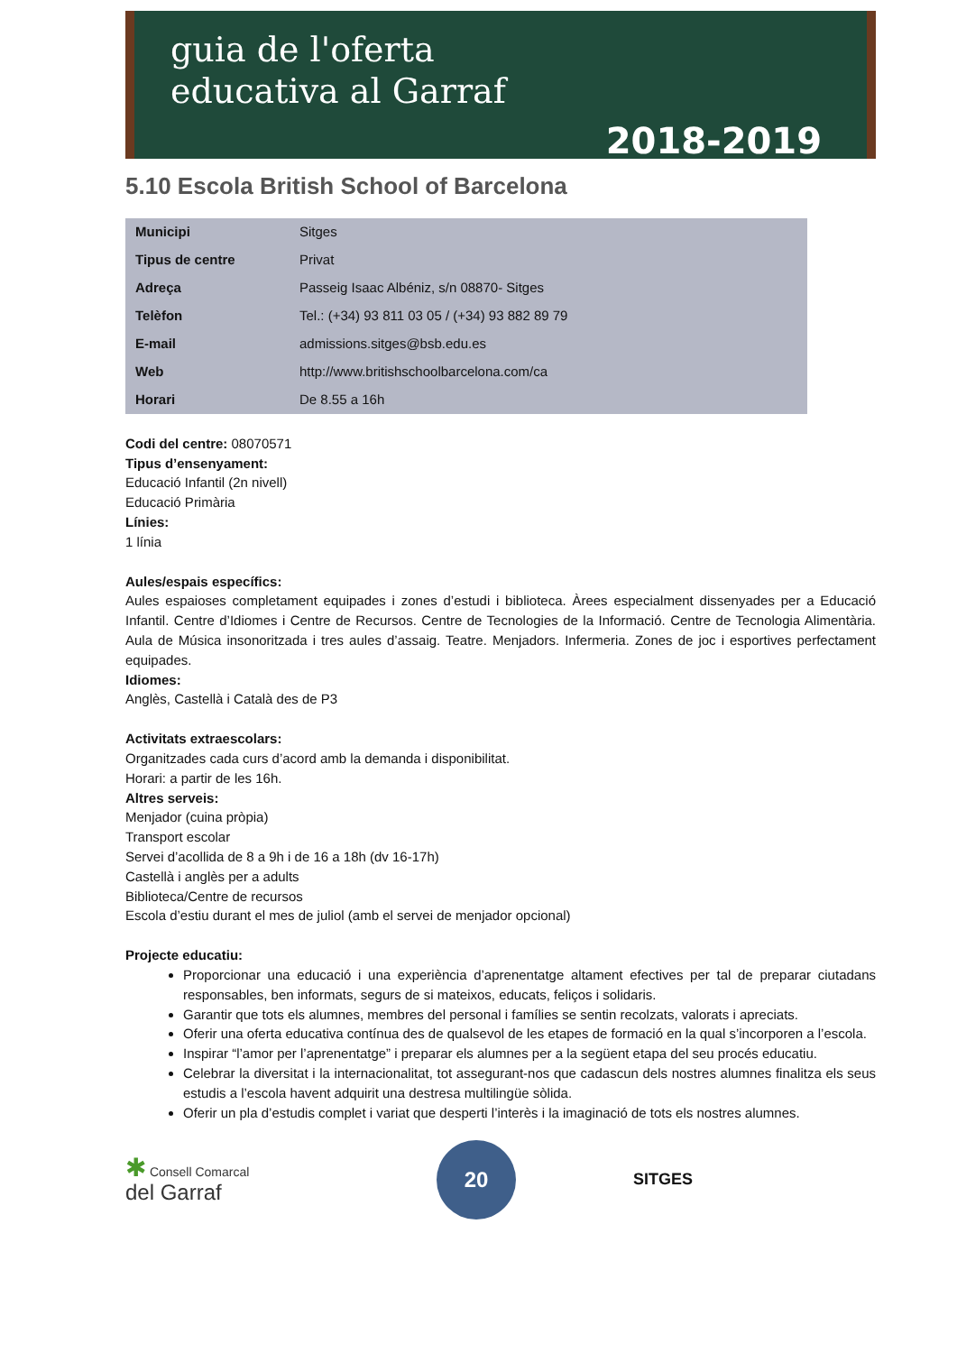guia de l'oferta
educativa al Garraf
2018-2019
5.10 Escola British School of Barcelona
| Municipi | Sitges |
| Tipus de centre | Privat |
| Adreça | Passeig Isaac Albéniz, s/n 08870- Sitges |
| Telèfon | Tel.: (+34) 93 811 03 05 / (+34) 93 882 89 79 |
| E-mail | admissions.sitges@bsb.edu.es |
| Web | http://www.britishschoolbarcelona.com/ca |
| Horari | De 8.55 a 16h |
Codi del centre: 08070571
Tipus d’ensenyament:
Educació Infantil (2n nivell)
Educació Primària
Línies:
1 línia
Aules/espais específics:
Aules espaioses completament equipades i zones d’estudi i biblioteca. Àrees especialment dissenyades per a Educació Infantil. Centre d’Idiomes i Centre de Recursos. Centre de Tecnologies de la Informació. Centre de Tecnologia Alimentària. Aula de Música insonoritzada i tres aules d’assaig. Teatre. Menjadors. Infermeria. Zones de joc i esportives perfectament equipades.
Idiomes:
Anglès, Castellà i Català des de P3
Activitats extraescolars:
Organitzades cada curs d’acord amb la demanda i disponibilitat.
Horari: a partir de les 16h.
Altres serveis:
Menjador (cuina pròpia)
Transport escolar
Servei d’acollida de 8 a 9h i de 16 a 18h (dv 16-17h)
Castellà i anglès per a adults
Biblioteca/Centre de recursos
Escola d’estiu durant el mes de juliol (amb el servei de menjador opcional)
Projecte educatiu:
Proporcionar una educació i una experiència d’aprenentatge altament efectives per tal de preparar ciutadans responsables, ben informats, segurs de si mateixos, educats, feliços i solidaris.
Garantir que tots els alumnes, membres del personal i famílies se sentin recolzats, valorats i apreciats.
Oferir una oferta educativa contínua des de qualsevol de les etapes de formació en la qual s’incorporen a l’escola.
Inspirar “l’amor per l’aprenentatge” i preparar els alumnes per a la següent etapa del seu procés educatiu.
Celebrar la diversitat i la internacionalitat, tot assegurant-nos que cadascun dels nostres alumnes finalitza els seus estudis a l’escola havent adquirit una destresa multilingüe sòlida.
Oferir un pla d’estudis complet i variat que desperti l’interès i la imaginació de tots els nostres alumnes.
✱ Consell Comarcal
del Garraf
20
SITGES